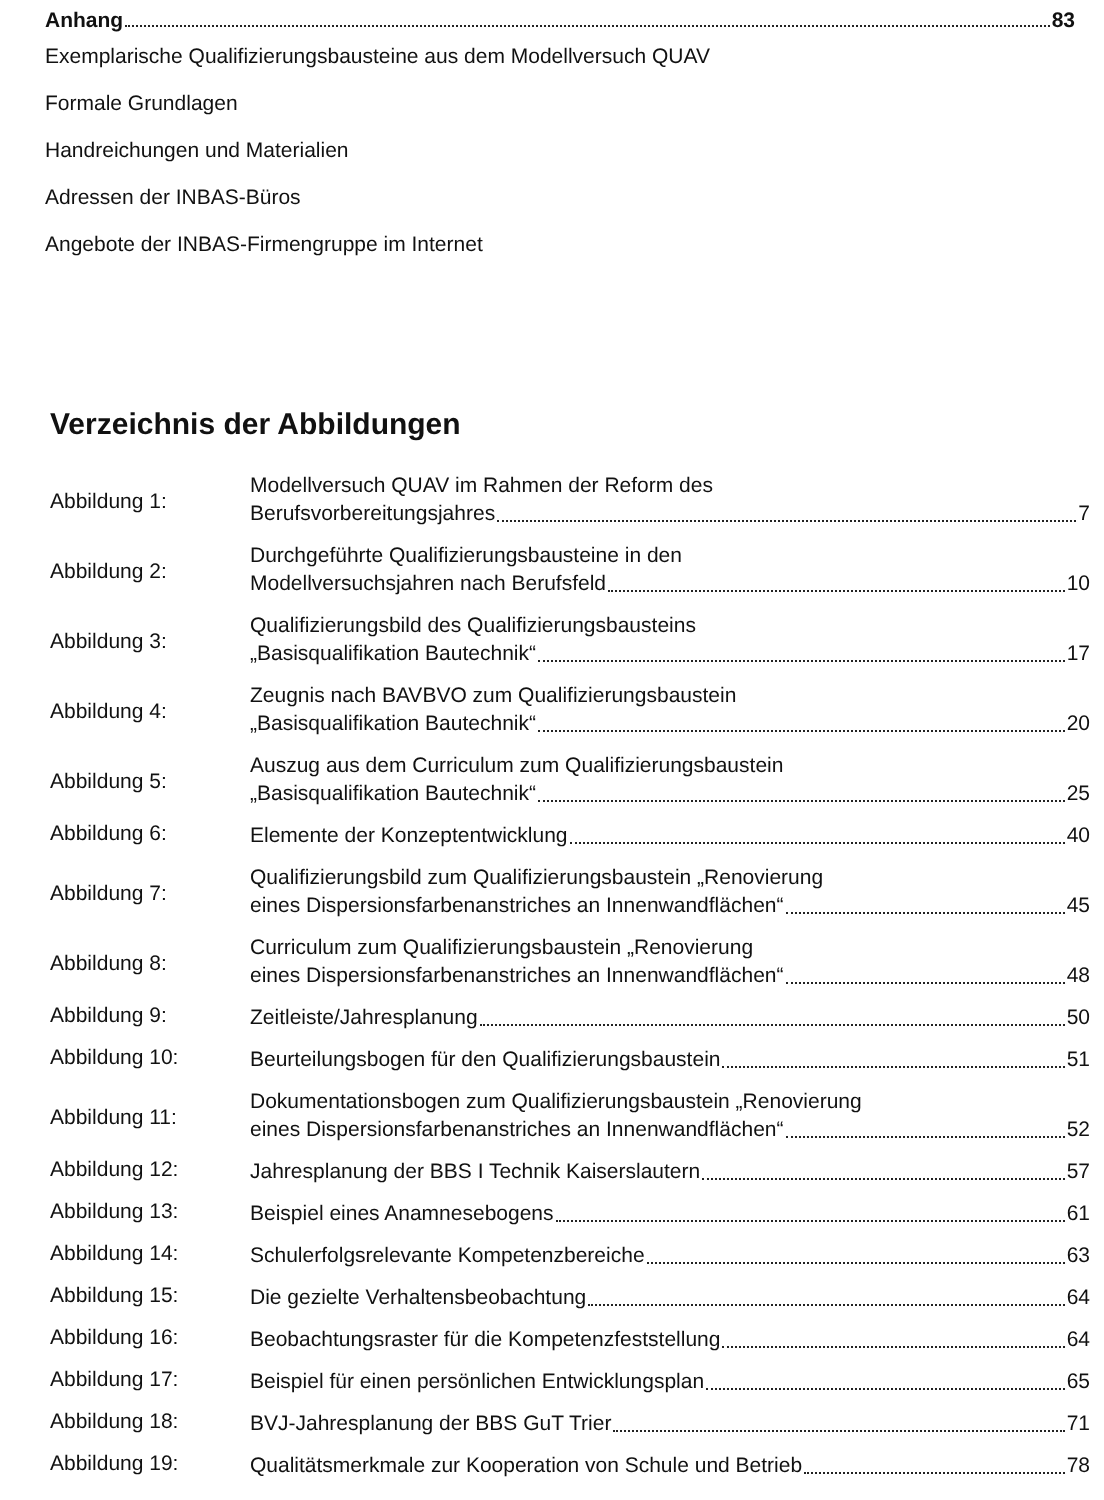Anhang 83
Exemplarische Qualifizierungsbausteine aus dem Modellversuch QUAV
Formale Grundlagen
Handreichungen und Materialien
Adressen der INBAS-Büros
Angebote der INBAS-Firmengruppe im Internet
Verzeichnis der Abbildungen
Abbildung 1:
Modellversuch QUAV im Rahmen der Reform des
Berufsvorbereitungsjahres 7
Abbildung 2:
Durchgeführte Qualifizierungsbausteine in den
Modellversuchsjahren nach Berufsfeld 10
Abbildung 3:
Qualifizierungsbild des Qualifizierungsbausteins
„Basisqualifikation Bautechnik“ 17
Abbildung 4:
Zeugnis nach BAVBVO zum Qualifizierungsbaustein
„Basisqualifikation Bautechnik“ 20
Abbildung 5:
Auszug aus dem Curriculum zum Qualifizierungsbaustein
„Basisqualifikation Bautechnik“ 25
Abbildung 6:
Elemente der Konzeptentwicklung 40
Abbildung 7:
Qualifizierungsbild zum Qualifizierungsbaustein „Renovierung
eines Dispersionsfarbenanstriches an Innenwandflächen“ 45
Abbildung 8:
Curriculum zum Qualifizierungsbaustein „Renovierung
eines Dispersionsfarbenanstriches an Innenwandflächen“ 48
Abbildung 9:
Zeitleiste/Jahresplanung 50
Abbildung 10:
Beurteilungsbogen für den Qualifizierungsbaustein 51
Abbildung 11:
Dokumentationsbogen zum Qualifizierungsbaustein „Renovierung
eines Dispersionsfarbenanstriches an Innenwandflächen“ 52
Abbildung 12:
Jahresplanung der BBS I Technik Kaiserslautern 57
Abbildung 13:
Beispiel eines Anamnesebogens 61
Abbildung 14:
Schulerfolgsrelevante Kompetenzbereiche 63
Abbildung 15:
Die gezielte Verhaltensbeobachtung 64
Abbildung 16:
Beobachtungsraster für die Kompetenzfeststellung 64
Abbildung 17:
Beispiel für einen persönlichen Entwicklungsplan 65
Abbildung 18:
BVJ-Jahresplanung der BBS GuT Trier 71
Abbildung 19:
Qualitätsmerkmale zur Kooperation von Schule und Betrieb 78